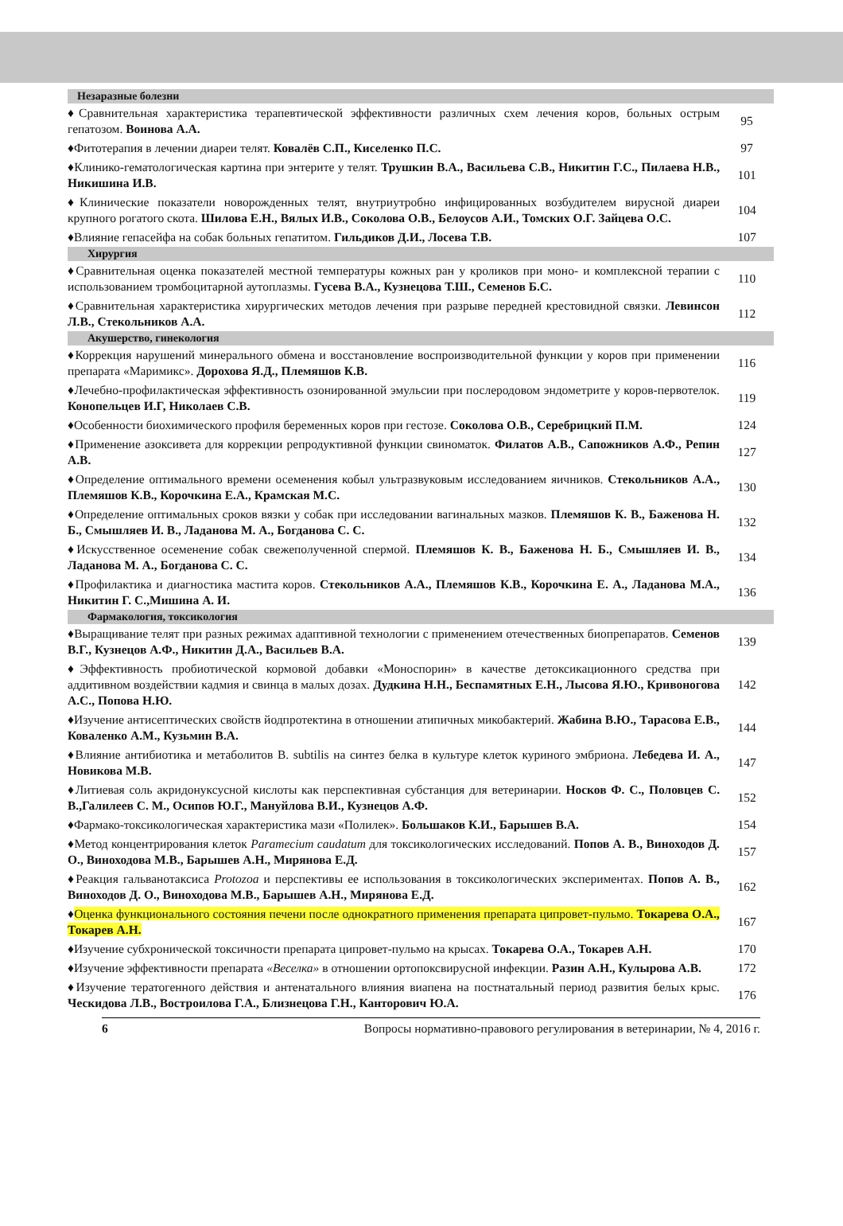| Незаразные болезни | |
| --- | --- |
| ♦Сравнительная характеристика терапевтической эффективности различных схем лечения коров, больных острым гепатозом. Воинова А.А. | 95 |
| ♦Фитотерапия в лечении диареи телят. Ковалёв С.П., Киселенко П.С. | 97 |
| ♦Клинико-гематологическая картина при энтерите у телят. Трушкин В.А., Васильева С.В., Никитин Г.С., Пилаева Н.В., Никишина И.В. | 101 |
| ♦Клинические показатели новорожденных телят, внутриутробно инфицированных возбудителем вирусной диареи крупного рогатого скота. Шилова Е.Н., Вялых И.В., Соколова О.В., Белоусов А.И., Томских О.Г. Зайцева О.С. | 104 |
| ♦Влияние гепасейфа на собак больных гепатитом. Гильдиков Д.И., Лосева Т.В. | 107 |
| Хирургия | |
| ♦Сравнительная оценка показателей местной температуры кожных ран у кроликов при моно- и комплексной терапии с использованием тромбоцитарной аутоплазмы. Гусева В.А., Кузнецова Т.Ш., Семенов Б.С. | 110 |
| ♦Сравнительная характеристика хирургических методов лечения при разрыве передней крестовидной связки. Левинсон Л.В., Стекольников А.А. | 112 |
| Акушерство, гинекология | |
| ♦Коррекция нарушений минерального обмена и восстановление воспроизводительной функции у коров при применении препарата «Маримикс». Дорохова Я.Д., Племяшов К.В. | 116 |
| ♦Лечебно-профилактическая эффективность озонированной эмульсии при послеродовом эндометрите у коров-первотелок. Конопельцев И.Г, Николаев С.В. | 119 |
| ♦Особенности биохимического профиля беременных коров при гестозе. Соколова О.В., Серебрицкий П.М. | 124 |
| ♦Применение азоксивета для коррекции репродуктивной функции свиноматок. Филатов А.В., Сапожников А.Ф., Репин А.В. | 127 |
| ♦Определение оптимального времени осеменения кобыл ультразвуковым исследованием яичников. Стекольников А.А., Племяшов К.В., Корочкина Е.А., Крамская М.С. | 130 |
| ♦Определение оптимальных сроков вязки у собак при исследовании вагинальных мазков. Племяшов К. В., Баженова Н. Б., Смышляев И. В., Ладанова М. А., Богданова С. С. | 132 |
| ♦Искусственное осеменение собак свежеполученной спермой. Племяшов К. В., Баженова Н. Б., Смышляев И. В., Ладанова М. А., Богданова С. С. | 134 |
| ♦Профилактика и диагностика мастита коров. Стекольников А.А., Племяшов К.В., Корочкина Е. А., Ладанова М.А., Никитин Г. С.,Мишина А. И. | 136 |
| Фармакология, токсикология | |
| ♦Выращивание телят при разных режимах адаптивной технологии с применением отечественных биопрепаратов. Семенов В.Г., Кузнецов А.Ф., Никитин Д.А., Васильев В.А. | 139 |
| ♦Эффективность пробиотической кормовой добавки «Моноспорин» в качестве детоксикационного средства при аддитивном воздействии кадмия и свинца в малых дозах. Дудкина Н.Н., Беспамятных Е.Н., Лысова Я.Ю., Кривоногова А.С., Попова Н.Ю. | 142 |
| ♦Изучение антисептических свойств йодпротектина в отношении атипичных микобактерий. Жабина В.Ю., Тарасова Е.В., Коваленко А.М., Кузьмин В.А. | 144 |
| ♦Влияние антибиотика и метаболитов B. subtilis на синтез белка в культуре клеток куриного эмбриона. Лебедева И. А., Новикова М.В. | 147 |
| ♦Литиевая соль акридонуксусной кислоты как перспективная субстанция для ветеринарии. Носков Ф. С., Половцев С. В.,Галилеев С. М., Осипов Ю.Г., Мануйлова В.И., Кузнецов А.Ф. | 152 |
| ♦Фармако-токсикологическая характеристика мази «Полилек». Большаков К.И., Барышев В.А. | 154 |
| ♦Метод концентрирования клеток Paramecium caudatum для токсикологических исследований. Попов А. В., Виноходов Д. О., Виноходова М.В., Барышев А.Н., Мирянова Е.Д. | 157 |
| ♦Реакция гальванотаксиса Protozoa и перспективы ее использования в токсикологических экспериментах. Попов А. В., Виноходов Д. О., Виноходова М.В., Барышев А.Н., Мирянова Е.Д. | 162 |
| ♦ Оценка функционального состояния печени после однократного применения препарата ципровет-пульмо. Токарева О.А., Токарев А.Н. | 167 |
| ♦Изучение субхронической токсичности препарата ципровет-пульмо на крысах. Токарева О.А., Токарев А.Н. | 170 |
| ♦Изучение эффективности препарата «Веселка» в отношении ортопоксвирусной инфекции. Разин А.Н., Кулырова А.В. | 172 |
| ♦Изучение тератогенного действия и антенатального влияния виапена на постнатальный период развития белых крыс. Ческидова Л.В., Востроилова Г.А., Близнецова Г.Н., Канторович Ю.А. | 176 |
6 Вопросы нормативно-правового регулирования в ветеринарии, № 4, 2016 г.